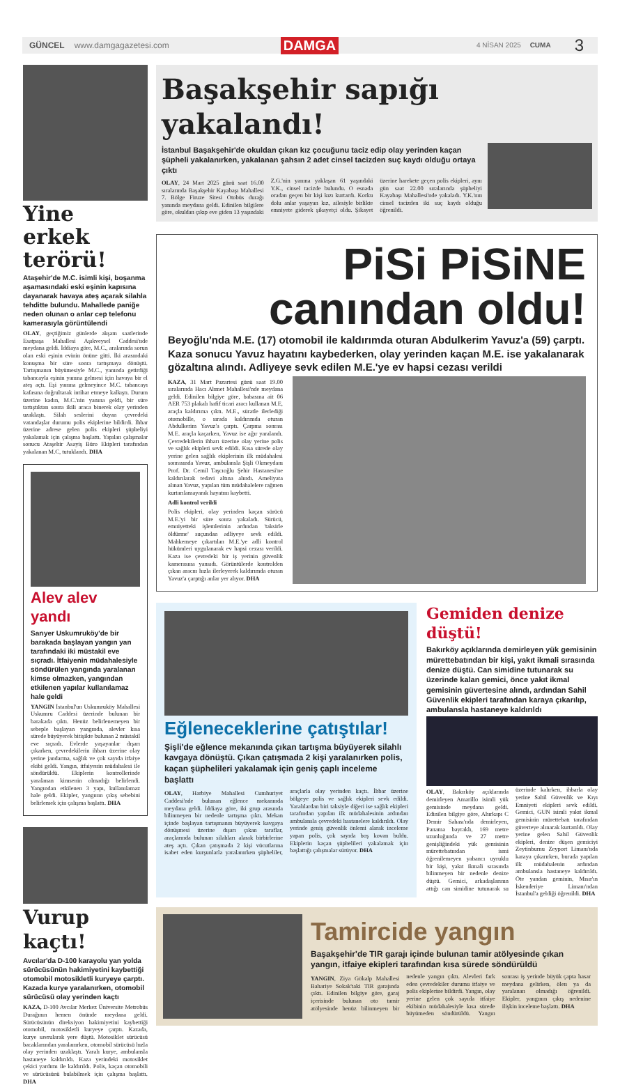GÜNCEL www.damgagazetesi.com DAMGA 4 NİSAN 2025 CUMA 3
Yine erkek terörü!
Ataşehir'de M.C. isimli kişi, boşanma aşamasındaki eski eşinin kapısına dayanarak havaya ateş açarak silahla tehditte bulundu. Mahallede paniğe neden olunan o anlar cep telefonu kamerasıyla görüntülendi
OLAY, geçtiğimiz günlerde akşam saatlerinde Esatpaşa Mahallesi Aşıkveysel Caddesi'nde meydana geldi. İddiaya göre, M.C., aralarında sorun olan eski eşinin evinin önüne gitti. İki arasındaki konuşma bir süre sonra tartışmaya dönüştü. Tartışmanın büyümesiyle M.C., yanında getirdiği tabancayla eşinin yanına gelmesi için havaya bir el ateş açtı. Eşi yanına gelmeyince M.C. tabancayı kafasına doğrultarak intihar etmeye kalkıştı. Durum üzerine kadın, M.C.'nin yanına geldi, bir süre tartıştıktan sonra ikili araca binerek olay yerinden uzaklaştı. Silah seslerini duyan çevredeki vatandaşlar durumu polis ekiplerine bildirdi. İhbar üzerine adrese gelen polis ekipleri şüpheliyi yakalamak için çalışma başlattı. Yapılan çalışmalar sonucu Ataşehir Asayiş Büro Ekipleri tarafından yakalanan M.C, tutuklandı. DHA
Alev alev yandı
Sarıyer Uskumruköy'de bir barakada başlayan yangın yan tarafındaki iki müstakil eve sıçradı. İtfaiyenin müdahalesiyle söndürülen yangında yaralanan kimse olmazken, yangından etkilenen yapılar kullanılamaz hale geldi
YANGIN İstanbul'un Uskumruköy Mahallesi Uskumru Caddesi üzerinde bulunan bir barakada çıktı. Henüz belirlenemeyen bir sebeple başlayan yangında, alevler kısa sürede büyüyerek bitişikte bulunan 2 müstakil eve sıçradı. Evlerde yaşayanlar dışarı çıkarken, çevredekilerin ihbarı üzerine olay yerine jandarma, sağlık ve çok sayıda itfaiye ekibi geldi. Yangın, itfaiyenin müdahalesi ile söndürüldü. Ekiplerin kontrollerinde yaralanan kimsenin olmadığı belirlendi. Yangından etkilenen 3 yapı, kullanılamaz hale geldi. Ekipler, yangının çıkış sebebini belirlemek için çalışma başlattı. DHA
Vurup kaçtı!
Avcılar'da D-100 karayolu yan yolda sürücüsünün hakimiyetini kaybettiği otomobil motosikletli kuryeye çarptı. Kazada kurye yaralanırken, otomobil sürücüsü olay yerinden kaçtı
KAZA, D-100 Avcılar Merkez Üniversite Metrobüs Durağının hemen önünde meydana geldi. Sürücüsünün direksiyon hakimiyetini kaybettiği otomobil, motosikletli kuryeye çarptı. Kazada, kurye savrularak yere düştü. Motosiklet sürücüsü bacaklarından yaralanırken, otomobil sürücüsü hızla olay yerinden uzaklaştı. Yaralı kurye, ambulansla hastaneye kaldırıldı. Kaza yerindeki motosiklet çekici yardımı ile kaldırıldı. Polis, kaçan otomobili ve sürücüsünü bulabilmek için çalışma başlattı. DHA
Başakşehir sapığı yakalandı!
İstanbul Başakşehir'de okuldan çıkan kız çocuğunu taciz edip olay yerinden kaçan şüpheli yakalanırken, yakalanan şahsın 2 adet cinsel tacizden suç kaydı olduğu ortaya çıktı
OLAY, 24 Mart 2025 günü saat 16.00 sıralarında Başakşehir Kayabaşı Mahallesi 7. Bölge Firuze Sitesi Otobüs durağı yanında meydana geldi. Edinilen bilgilere göre, okuldan çıkıp eve giden 13 yaşındaki Z.G.'nin yanına yaklaşan 61 yaşındaki Y.K., cinsel tacizde bulundu. O esnada oradan geçen bir kişi kızı kurtardı. Korku dolu anlar yaşayan kız, ailesiyle birlikte emniyete giderek şikayetçi oldu. Şikayet üzerine harekete geçen polis ekipleri, aynı gün saat 22.00 sıralarında şüpheliyi Kayabaşı Mahallesi'nde yakaladı. Y.K.'nın cinsel tacizden iki suç kaydı olduğu öğrenildi.
PiSi PiSiNE canından oldu!
Beyoğlu'nda M.E. (17) otomobil ile kaldırımda oturan Abdulkerim Yavuz'a (59) çarptı. Kaza sonucu Yavuz hayatını kaybederken, olay yerinden kaçan M.E. ise yakalanarak gözaltına alındı. Adliyeye sevk edilen M.E.'ye ev hapsi cezası verildi
KAZA, 31 Mart Pazartesi günü saat 19.00 sıralarında Hacı Ahmet Mahallesi'nde meydana geldi. Edinilen bilgiye göre, babasına ait 06 AER 753 plakalı hafif ticari aracı kullanan M.E, araçla kaldırıma çıktı. M.E., süratle ilerlediği otomobille, o sırada kaldırımda oturan Abdulkerim Yavuz'a çarptı. Çarpma sonrası M.E. araçla kaçarken, Yavuz ise ağır yaralandı. Çevredekilerin ihbarı üzerine olay yerine polis ve sağlık ekipleri sevk edildi. Kısa sürede olay yerine gelen sağlık ekiplerinin ilk müdahalesi sonrasında Yavuz, ambulansla Şişli Okmeydanı Prof. Dr. Cemil Taşcıoğlu Şehir Hastanesi'ne kaldırılarak tedavi altına alındı. Ameliyata alınan Yavuz, yapılan tüm müdahalelere rağmen kurtarılamayarak hayatını kaybetti.
Adli kontrol verildi
Polis ekipleri, olay yerinden kaçan sürücü M.E.'yi bir süre sonra yakaladı. Sürücü, emniyetteki işlemlerinin ardından 'taksirle öldürme' suçundan adliyeye sevk edildi. Mahkemeye çıkartılan M.E.'ye adli kontrol hükümleri uygulanarak ev hapsi cezası verildi. Kaza ise çevredeki bir iş yerinin güvenlik kamerasına yansıdı. Görüntülerde kontrolden çıkan aracın hızla ilerleyerek kaldırımda oturan Yavuz'a çarptığı anlar yer alıyor. DHA
Eğleneceklerine çatıştılar!
Şişli'de eğlence mekanında çıkan tartışma büyüyerek silahlı kavgaya dönüştü. Çıkan çatışmada 2 kişi yaralanırken polis, kaçan şüphelileri yakalamak için geniş çaplı inceleme başlattı
OLAY, Harbiye Mahallesi Cumhuriyet Caddesi'nde bulunan eğlence mekanında meydana geldi. İddiaya göre, iki grup arasında bilinmeyen bir nedenle tartışma çıktı. Mekan içinde başlayan tartışmanın büyüyerek kavgaya dönüşmesi üzerine dışarı çıkan taraflar, araçlarında bulunan silahları alarak birbirlerine ateş açtı. Çıkan çatışmada 2 kişi vücutlarına isabet eden kurşunlarla yaralanırken şüpheliler, araçlarla olay yerinden kaçtı. İhbar üzerine bölgeye polis ve sağlık ekipleri sevk edildi. Yaralılardan biri taksiyle diğeri ise sağlık ekipleri tarafından yapılan ilk müdahalesinin ardından ambulansla çevredeki hastanelere kaldırıldı. Olay yerinde geniş güvenlik önlemi alarak inceleme yapan polis, çok sayıda boş kovan buldu. Ekiplerin kaçan şüphelileri yakalamak için başlattığı çalışmalar sürüyor. DHA
Gemiden denize düştü!
Bakırköy açıklarında demirleyen yük gemisinin mürettebatından bir kişi, yakıt ikmali sırasında denize düştü. Can simidine tutunarak su üzerinde kalan gemici, önce yakıt ikmal gemisinin güvertesine alındı, ardından Sahil Güvenlik ekipleri tarafından karaya çıkarılıp, ambulansla hastaneye kaldırıldı
OLAY, Bakırköy açıklarında demirleyen Amarillo isimli yük gemisinde meydana geldi. Edinilen bilgiye göre, Ahırkapı C Demir Sahası'nda demirleyen, Panama bayraklı, 169 metre uzunluğunda ve 27 metre genişliğindeki yük gemisinin mürettebatından ismi öğrenilemeyen yabancı uyruklu bir kişi, yakıt ikmali sırasında bilinmeyen bir nedenle denize düştü. Gemici, arkadaşlarının attığı can simidine tutunarak su üzerinde kalırken, ihbarla olay yerine Sahil Güvenlik ve Kıyı Emniyeti ekipleri sevk edildi. Gemici, GUN isimli yakıt ikmal gemisinin mürettebatı tarafından güverteye alınarak kurtarıldı. Olay yerine gelen Sahil Güvenlik ekipleri, denize düşen gemiciyi Zeytinburnu Zeyport Limanı'nda karaya çıkarırken, burada yapılan ilk müdahalenin ardından ambulansla hastaneye kaldırıldı. Öte yandan geminin, Mısır'ın İskenderiye Limanı'ndan İstanbul'a geldiği öğrenildi. DHA
Tamircide yangın
Başakşehir'de TIR garajı içinde bulunan tamir atölyesinde çıkan yangın, itfaiye ekipleri tarafından kısa sürede söndürüldü
YANGIN, Ziya Gökalp Mahallesi Bahariye Sokak'taki TIR garajında çıktı. Edinilen bilgiye göre, garaj içerisinde bulunan oto tamir atölyesinde henüz bilinmeyen bir nedenle yangın çıktı. Alevleri fark eden çevredekiler durumu itfaiye ve polis ekiplerine bildirdi. Yangın, olay yerine gelen çok sayıda itfaiye ekibinin müdahalesiyle kısa sürede büyümeden söndürüldü. Yangın sonrası iş yerinde büyük çapta hasar meydana gelirken, ölen ya da yaralanan olmadığı öğrenildi. Ekipler, yangının çıkış nedenine ilişkin inceleme başlattı. DHA